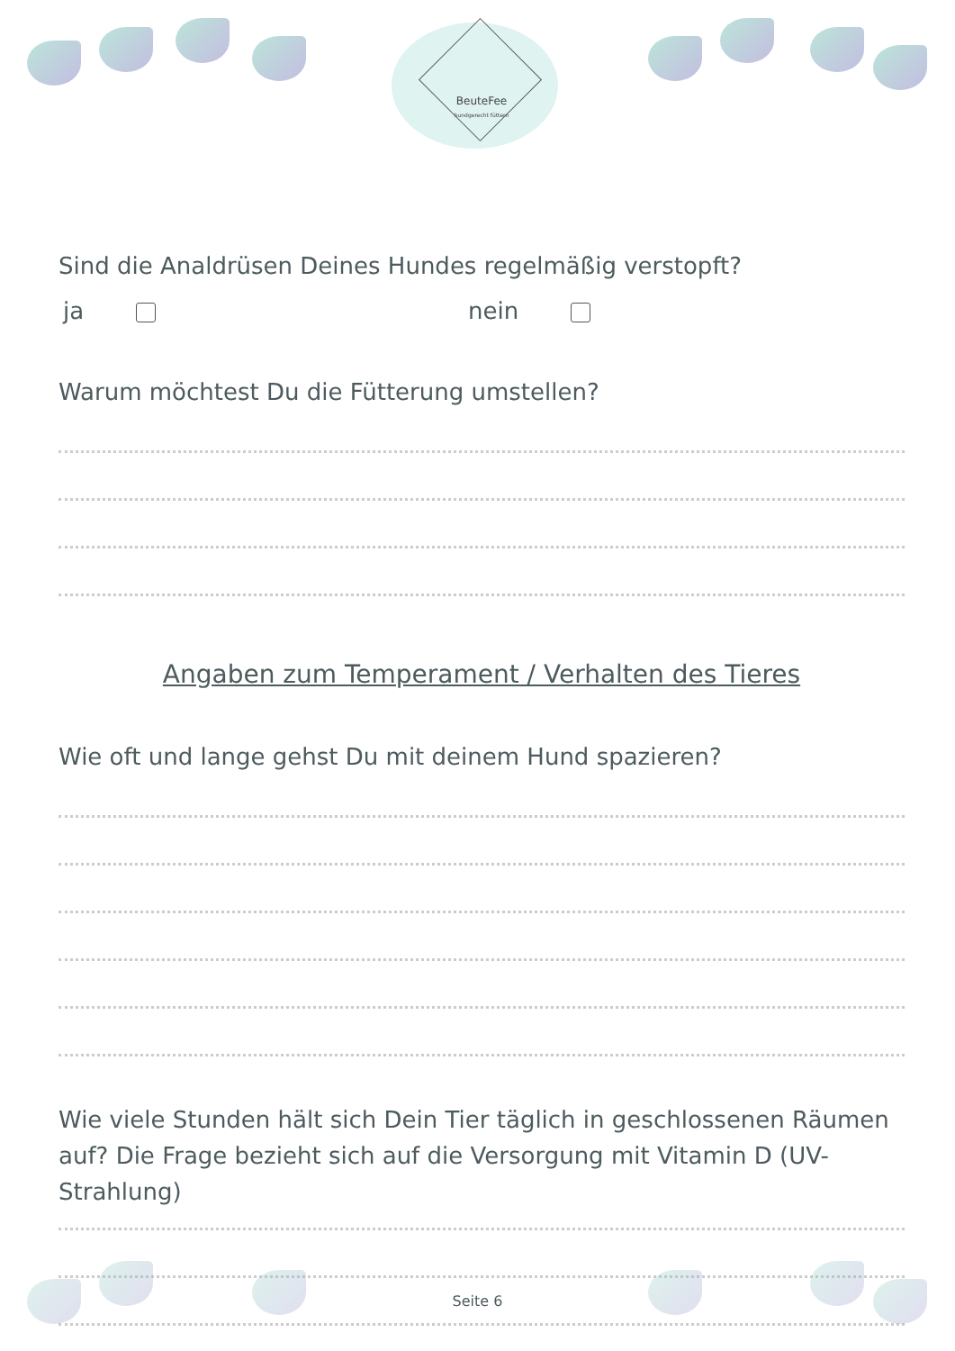BeuteFee
hundgerecht füttern
Sind die Analdrüsen Deines Hundes regelmäßig verstopft?
ja nein
Warum möchtest Du die Fütterung umstellen?
Angaben zum Temperament / Verhalten des Tieres
Wie oft und lange gehst Du mit deinem Hund spazieren?
Wie viele Stunden hält sich Dein Tier täglich in geschlossenen Räumen auf? Die Frage bezieht sich auf die Versorgung mit Vitamin D (UV-Strahlung)
Seite 6